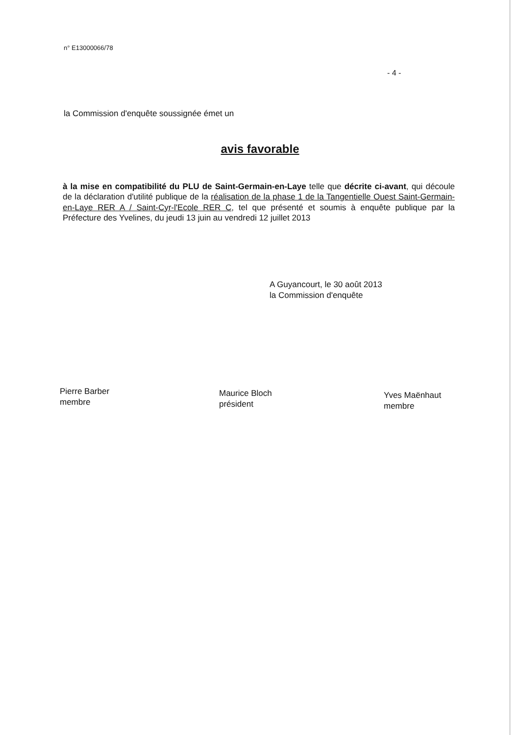n° E13000066/78
- 4 -
la Commission d'enquête soussignée émet un
avis favorable
à la mise en compatibilité du PLU de Saint-Germain-en-Laye telle que décrite ci-avant, qui découle de la déclaration d'utilité publique de la réalisation de la phase 1 de la Tangentielle Ouest Saint-Germain-en-Laye RER A / Saint-Cyr-l'Ecole RER C, tel que présenté et soumis à enquête publique par la Préfecture des Yvelines, du jeudi 13 juin au vendredi 12 juillet 2013
A Guyancourt, le 30 août 2013
la Commission d'enquête
Pierre Barber
membre
Maurice Bloch
président
Yves Maënhaut
membre